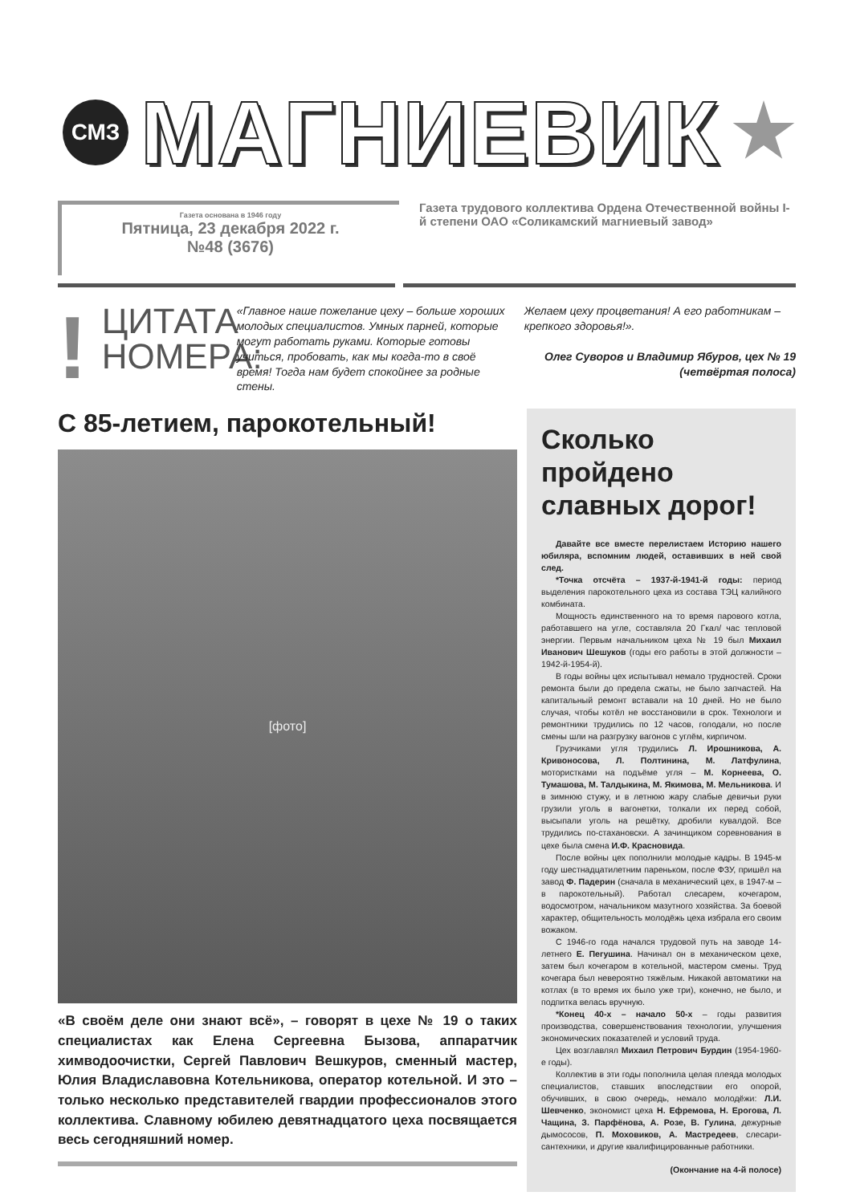СМЗ
МАГНИЕВИК
Газета основана в 1946 году
Пятница, 23 декабря 2022 г.
№48 (3676)
Газета трудового коллектива Ордена Отечественной войны I-й степени ОАО «Соликамский магниевый завод»
!
ЦИТАТА НОМЕРА:
«Главное наше пожелание цеху – больше хороших молодых специалистов. Умных парней, которые могут работать руками. Которые готовы учиться, пробовать, как мы когда-то в своё время! Тогда нам будет спокойнее за родные стены.
Желаем цеху процветания! А его работникам – крепкого здоровья!».
Олег Суворов и Владимир Ябуров, цех № 19
(четвёртая полоса)
С 85-летием, парокотельный!
[фото]
«В своём деле они знают всё», – говорят в цехе № 19 о таких специалистах как Елена Сергеевна Бызова, аппаратчик химводоочистки, Сергей Павлович Вешкуров, сменный мастер, Юлия Владиславовна Котельникова, оператор котельной. И это – только несколько представителей гвардии профессионалов этого коллектива. Славному юбилею девятнадцатого цеха посвящается весь сегодняшний номер.
Сколько пройдено славных дорог!
Давайте все вместе перелистаем Историю нашего юбиляра, вспомним людей, оставивших в ней свой след.
*Точка отсчёта – 1937-й-1941-й годы: период выделения парокотельного цеха из состава ТЭЦ калийного комбината.
Мощность единственного на то время парового котла, работавшего на угле, составляла 20 Гкал/ час тепловой энергии. Первым начальником цеха № 19 был Михаил Иванович Шешуков (годы его работы в этой должности –1942-й-1954-й).
В годы войны цех испытывал немало трудностей. Сроки ремонта были до предела сжаты, не было запчастей. На капитальный ремонт вставали на 10 дней. Но не было случая, чтобы котёл не восстановили в срок. Технологи и ремонтники трудились по 12 часов, голодали, но после смены шли на разгрузку вагонов с углём, кирпичом.
Грузчиками угля трудились Л. Ирошникова, А. Кривоносова, Л. Полтинина, М. Латфулина, мотористками на подъёме угля – М. Корнеева, О. Тумашова, М. Талдыкина, М. Якимова, М. Мельникова. И в зимнюю стужу, и в летнюю жару слабые девичьи руки грузили уголь в вагонетки, толкали их перед собой, высыпали уголь на решётку, дробили кувалдой. Все трудились по-стахановски. А зачинщиком соревнования в цехе была смена И.Ф. Красновида.
После войны цех пополнили молодые кадры. В 1945-м году шестнадцатилетним пареньком, после ФЗУ, пришёл на завод Ф. Падерин (сначала в механический цех, в 1947-м – в парокотельный). Работал слесарем, кочегаром, водосмотром, начальником мазутного хозяйства. За боевой характер, общительность молодёжь цеха избрала его своим вожаком.
С 1946-го года начался трудовой путь на заводе 14-летнего Е. Пегушина. Начинал он в механическом цехе, затем был кочегаром в котельной, мастером смены. Труд кочегара был невероятно тяжёлым. Никакой автоматики на котлах (в то время их было уже три), конечно, не было, и подпитка велась вручную.
*Конец 40-х – начало 50-х – годы развития производства, совершенствования технологии, улучшения экономических показателей и условий труда.
Цех возглавлял Михаил Петрович Бурдин (1954-1960-е годы).
Коллектив в эти годы пополнила целая плеяда молодых специалистов, ставших впоследствии его опорой, обучивших, в свою очередь, немало молодёжи: Л.И. Шевченко, экономист цеха Н. Ефремова, Н. Ерогова, Л. Чащина, З. Парфёнова, А. Розе, В. Гулина, дежурные дымососов, П. Моховиков, А. Мастредеев, слесари-сантехники, и другие квалифицированные работники.
(Окончание на 4-й полосе)